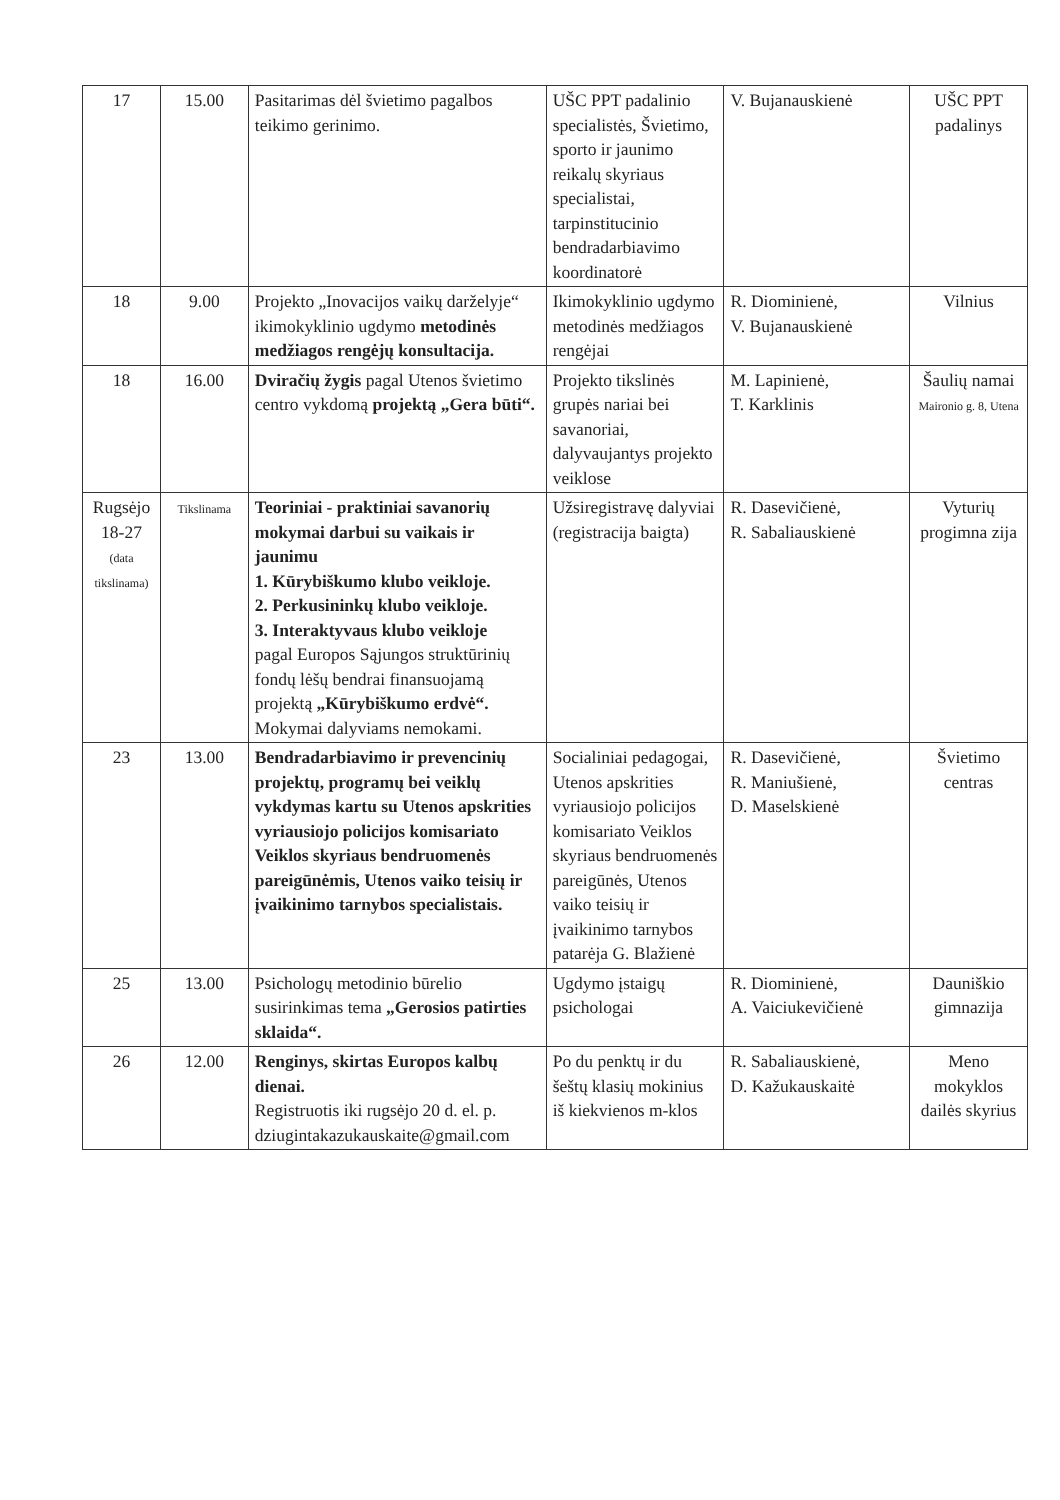| 17 | 15.00 | Pasitarimas dėl švietimo pagalbos teikimo gerinimo. | UŠC PPT padalinio specialistės, Švietimo, sporto ir jaunimo reikalų skyriaus specialistai, tarpinstitucinio bendradarbiavimo koordinatorė | V. Bujanauskienė | UŠC PPT padalinys |
| 18 | 9.00 | Projekto „Inovacijos vaikų darželyje“ ikimokyklinio ugdymo metodinės medžiagos rengėjų konsultacija. | Ikimokyklinio ugdymo metodinės medžiagos rengėjai | R. Diominienė, V. Bujanauskienė | Vilnius |
| 18 | 16.00 | Dviračių žygis pagal Utenos švietimo centro vykdomą projektą „Gera būti“. | Projekto tikslinės grupės nariai bei savanoriai, dalyvaujantys projekto veiklose | M. Lapinienė, T. Karklinis | Šaulių namai Maironio g. 8, Utena |
| Rugsėjo 18-27 (data tikslinama) | Tikslinama | Teoriniai - praktiniai savanorių mokymai darbui su vaikais ir jaunimu 1. Kūrybiškumo klubo veikloje. 2. Perkusininkų klubo veikloje. 3. Interaktyvaus klubo veikloje pagal Europos Sąjungos struktūrinių fondų lėšų bendrai finansuojamą projektą „Kūrybiškumo erdvė“. Mokymai dalyviams nemokami. | Užsiregistravę dalyviai (registracija baigta) | R. Dasevičienė, R. Sabaliauskienė | Vyturių progimna zija |
| 23 | 13.00 | Bendradarbiavimo ir prevencinių projektų, programų bei veiklų vykdymas kartu su Utenos apskrities vyriausiojo policijos komisariato Veiklos skyriaus bendruomenės pareigūnėmis, Utenos vaiko teisių ir įvaikinimo tarnybos specialistais. | Socialiniai pedagogai, Utenos apskrities vyriausiojo policijos komisariato Veiklos skyriaus bendruomenės pareigūnės, Utenos vaiko teisių ir įvaikinimo tarnybos patarėja G. Blažienė | R. Dasevičienė, R. Maniušienė, D. Maselskienė | Švietimo centras |
| 25 | 13.00 | Psichologų metodinio būrelio susirinkimas tema „Gerosios patirties sklaida“. | Ugdymo įstaigų psichologai | R. Diominienė, A. Vaiciukevičienė | Dauniškio gimnazija |
| 26 | 12.00 | Renginys, skirtas Europos kalbų dienai. Registruotis iki rugsėjo 20 d. el. p. dziugintakazukauskaite@gmail.com | Po du penktų ir du šeštų klasių mokinius iš kiekvienos m-klos | R. Sabaliauskienė, D. Kažukauskaitė | Meno mokyklos dailės skyrius |